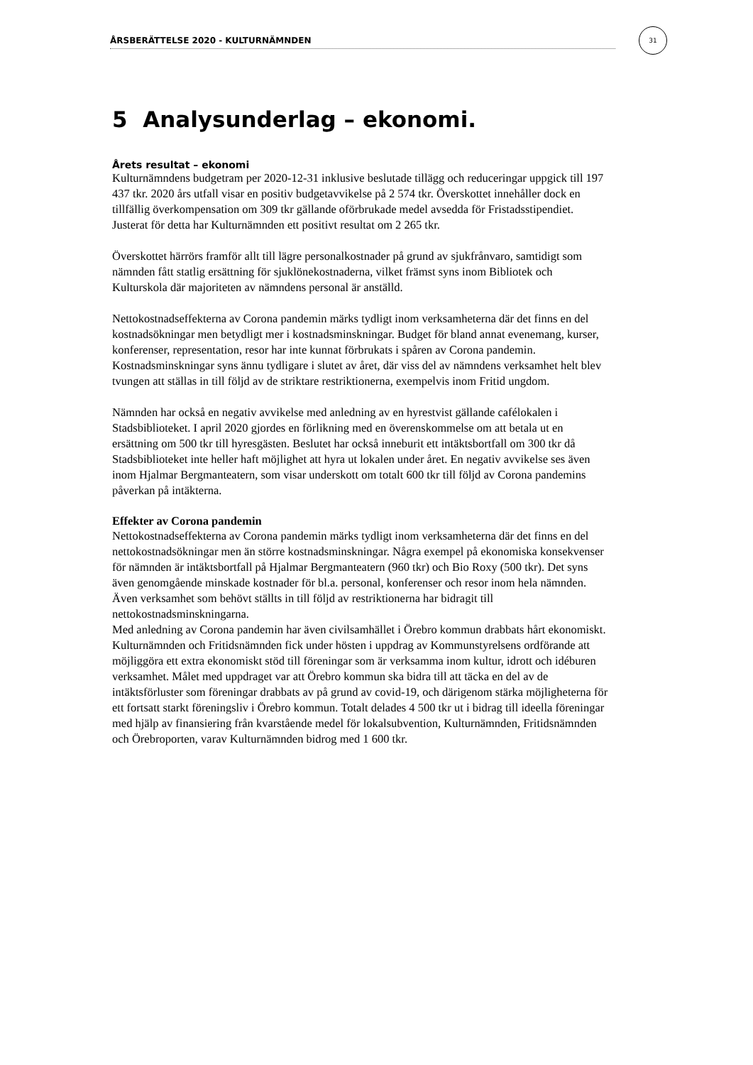ÅRSBERÄTTELSE 2020 - KULTURNÄMNDEN
31
5 Analysunderlag – ekonomi.
Årets resultat – ekonomi
Kulturnämndens budgetram per 2020-12-31 inklusive beslutade tillägg och reduceringar uppgick till 197 437 tkr. 2020 års utfall visar en positiv budgetavvikelse på 2 574 tkr. Överskottet innehåller dock en tillfällig överkompensation om 309 tkr gällande oförbrukade medel avsedda för Fristadsstipendiet. Justerat för detta har Kulturnämnden ett positivt resultat om 2 265 tkr.
Överskottet härrörs framför allt till lägre personalkostnader på grund av sjukfrånvaro, samtidigt som nämnden fått statlig ersättning för sjuklönekostnaderna, vilket främst syns inom Bibliotek och Kulturskola där majoriteten av nämndens personal är anställd.
Nettokostnadseffekterna av Corona pandemin märks tydligt inom verksamheterna där det finns en del kostnadsökningar men betydligt mer i kostnadsminskningar. Budget för bland annat evenemang, kurser, konferenser, representation, resor har inte kunnat förbrukats i spåren av Corona pandemin. Kostnadsminskningar syns ännu tydligare i slutet av året, där viss del av nämndens verksamhet helt blev tvungen att ställas in till följd av de striktare restriktionerna, exempelvis inom Fritid ungdom.
Nämnden har också en negativ avvikelse med anledning av en hyrestvist gällande cafélokalen i Stadsbiblioteket. I april 2020 gjordes en förlikning med en överenskommelse om att betala ut en ersättning om 500 tkr till hyresgästen. Beslutet har också inneburit ett intäktsbortfall om 300 tkr då Stadsbiblioteket inte heller haft möjlighet att hyra ut lokalen under året. En negativ avvikelse ses även inom Hjalmar Bergmanteatern, som visar underskott om totalt 600 tkr till följd av Corona pandemins påverkan på intäkterna.
Effekter av Corona pandemin
Nettokostnadseffekterna av Corona pandemin märks tydligt inom verksamheterna där det finns en del nettokostnadsökningar men än större kostnadsminskningar. Några exempel på ekonomiska konsekvenser för nämnden är intäktsbortfall på Hjalmar Bergmanteatern (960 tkr) och Bio Roxy (500 tkr). Det syns även genomgående minskade kostnader för bl.a. personal, konferenser och resor inom hela nämnden. Även verksamhet som behövt ställts in till följd av restriktionerna har bidragit till nettokostnadsminskningarna.
Med anledning av Corona pandemin har även civilsamhället i Örebro kommun drabbats hårt ekonomiskt. Kulturnämnden och Fritidsnämnden fick under hösten i uppdrag av Kommunstyrelsens ordförande att möjliggöra ett extra ekonomiskt stöd till föreningar som är verksamma inom kultur, idrott och idéburen verksamhet. Målet med uppdraget var att Örebro kommun ska bidra till att täcka en del av de intäktsförluster som föreningar drabbats av på grund av covid-19, och därigenom stärka möjligheterna för ett fortsatt starkt föreningsliv i Örebro kommun. Totalt delades 4 500 tkr ut i bidrag till ideella föreningar med hjälp av finansiering från kvarstående medel för lokalsubvention, Kulturnämnden, Fritidsnämnden och Örebroporten, varav Kulturnämnden bidrog med 1 600 tkr.